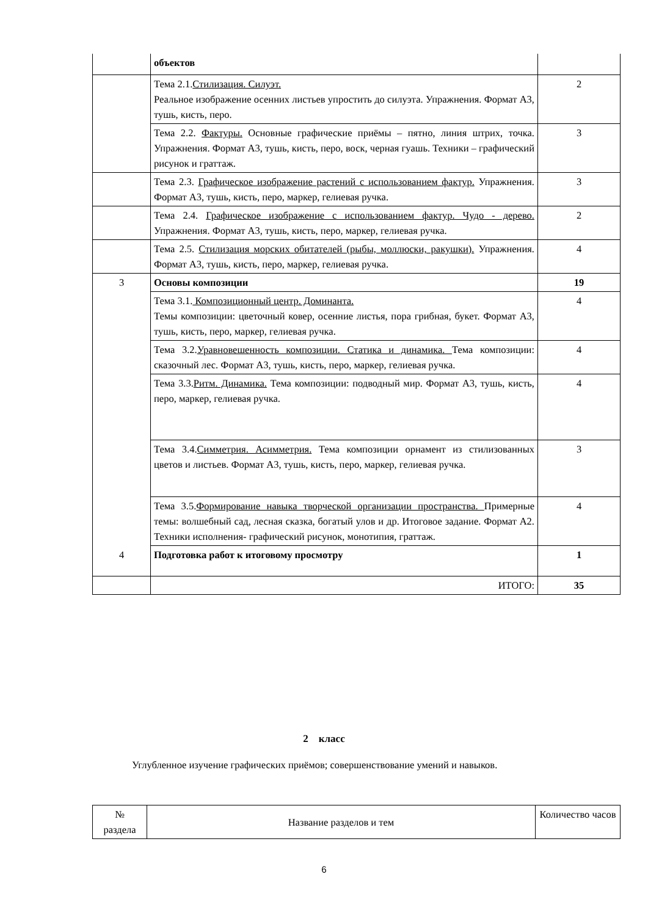| | объектов | |
| | Тема 2.1. Стилизация. Силуэт. Реальное изображение осенних листьев упростить до силуэта. Упражнения. Формат А3, тушь, кисть, перо. | 2 |
| | Тема 2.2. Фактуры. Основные графические приёмы – пятно, линия штрих, точка. Упражнения. Формат А3, тушь, кисть, перо, воск, черная гуашь. Техники – графический рисунок и граттаж. | 3 |
| | Тема 2.3. Графическое изображение растений с использованием фактур. Упражнения. Формат А3, тушь, кисть, перо, маркер, гелиевая ручка. | 3 |
| | Тема 2.4. Графическое изображение с использованием фактур. Чудо - дерево. Упражнения. Формат А3, тушь, кисть, перо, маркер, гелиевая ручка. | 2 |
| | Тема 2.5. Стилизация морских обитателей (рыбы, моллюски, ракушки). Упражнения. Формат А3, тушь, кисть, перо, маркер, гелиевая ручка. | 4 |
| 3 | Основы композиции | 19 |
| | Тема 3.1. Композиционный центр. Доминанта. Темы композиции: цветочный ковер, осенние листья, пора грибная, букет. Формат А3, тушь, кисть, перо, маркер, гелиевая ручка. | 4 |
| | Тема 3.2. Уравновешенность композиции. Статика и динамика. Тема композиции: сказочный лес. Формат А3, тушь, кисть, перо, маркер, гелиевая ручка. | 4 |
| | Тема 3.3. Ритм. Динамика. Тема композиции: подводный мир. Формат А3, тушь, кисть, перо, маркер, гелиевая ручка. | 4 |
| | Тема 3.4. Симметрия. Асимметрия. Тема композиции орнамент из стилизованных цветов и листьев. Формат А3, тушь, кисть, перо, маркер, гелиевая ручка. | 3 |
| | Тема 3.5. Формирование навыка творческой организации пространства. Примерные темы: волшебный сад, лесная сказка, богатый улов и др. Итоговое задание. Формат А2. Техники исполнения- графический рисунок, монотипия, граттаж. | 4 |
| 4 | Подготовка работ к итоговому просмотру | 1 |
| | ИТОГО: | 35 |
2 класс
Углубленное изучение графических приёмов; совершенствование умений и навыков.
| № раздела | Название разделов и тем | Количество часов |
| --- | --- | --- |
6